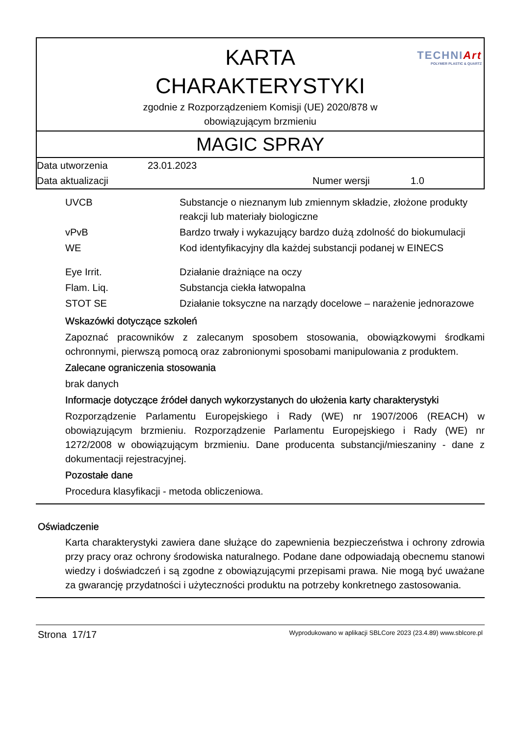KARTA
CHARAKTERYSTYKI
zgodnie z Rozporządzeniem Komisji (UE) 2020/878 w
obowiązującym brzmieniu
TECHNIArt
POLYMER PLASTIC & QUARTZ
MAGIC SPRAY
| Data utworzenia | 23.01.2023 | | |
| Data aktualizacji | | Numer wersji | 1.0 |
| UVCB | Substancje o nieznanym lub zmiennym składzie, złożone produkty reakcji lub materiały biologiczne |
| vPvB | Bardzo trwały i wykazujący bardzo dużą zdolność do biokumulacji |
| WE | Kod identyfikacyjny dla każdej substancji podanej w EINECS |
| Eye Irrit. | Działanie drażniące na oczy |
| Flam. Liq. | Substancja ciekła łatwopalna |
| STOT SE | Działanie toksyczne na narządy docelowe – narażenie jednorazowe |
Wskazówki dotyczące szkoleń
Zapoznać pracowników z zalecanym sposobem stosowania, obowiązkowymi środkami ochronnymi, pierwszą pomocą oraz zabronionymi sposobami manipulowania z produktem.
Zalecane ograniczenia stosowania
brak danych
Informacje dotyczące źródeł danych wykorzystanych do ułożenia karty charakterystyki
Rozporządzenie Parlamentu Europejskiego i Rady (WE) nr 1907/2006 (REACH) w obowiązującym brzmieniu. Rozporządzenie Parlamentu Europejskiego i Rady (WE) nr 1272/2008 w obowiązującym brzmieniu. Dane producenta substancji/mieszaniny - dane z dokumentacji rejestracyjnej.
Pozostałe dane
Procedura klasyfikacji - metoda obliczeniowa.
Oświadczenie
Karta charakterystyki zawiera dane służące do zapewnienia bezpieczeństwa i ochrony zdrowia przy pracy oraz ochrony środowiska naturalnego. Podane dane odpowiadają obecnemu stanowi wiedzy i doświadczeń i są zgodne z obowiązującymi przepisami prawa. Nie mogą być uważane za gwarancję przydatności i użyteczności produktu na potrzeby konkretnego zastosowania.
Strona 17/17 Wyprodukowano w aplikacji SBLCore 2023 (23.4.89) www.sblcore.pl